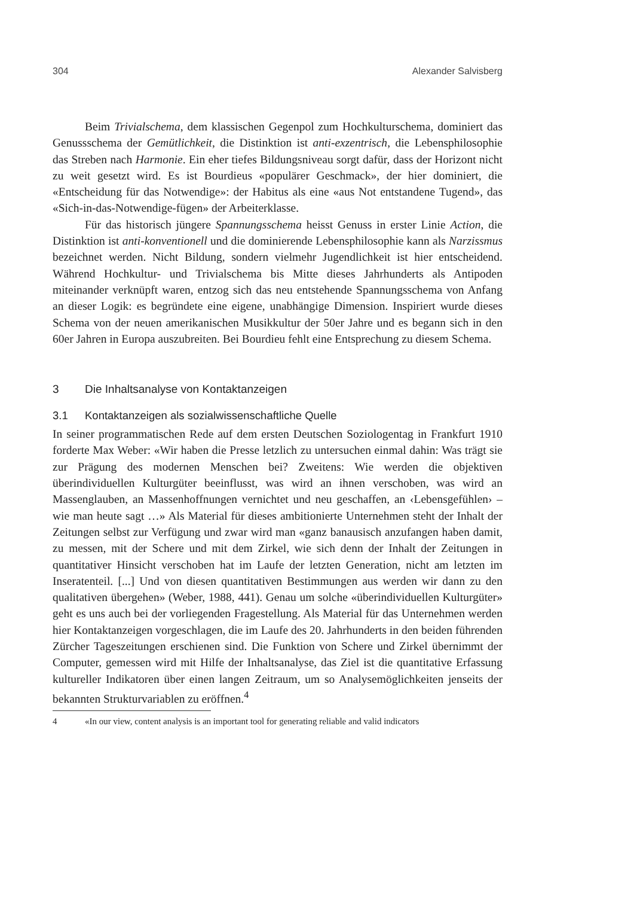304 Alexander Salvisberg
Beim Trivialschema, dem klassischen Gegenpol zum Hochkulturschema, dominiert das Genussschema der Gemütlichkeit, die Distinktion ist anti-exzentrisch, die Lebensphilosophie das Streben nach Harmonie. Ein eher tiefes Bildungsniveau sorgt dafür, dass der Horizont nicht zu weit gesetzt wird. Es ist Bourdieus «populärer Geschmack», der hier dominiert, die «Entscheidung für das Notwendige»: der Habitus als eine «aus Not entstandene Tugend», das «Sich-in-das-Notwendige-fügen» der Arbeiterklasse.
Für das historisch jüngere Spannungsschema heisst Genuss in erster Linie Action, die Distinktion ist anti-konventionell und die dominierende Lebensphilosophie kann als Narzissmus bezeichnet werden. Nicht Bildung, sondern vielmehr Jugendlichkeit ist hier entscheidend. Während Hochkultur- und Trivialschema bis Mitte dieses Jahrhunderts als Antipoden miteinander verknüpft waren, entzog sich das neu entstehende Spannungsschema von Anfang an dieser Logik: es begründete eine eigene, unabhängige Dimension. Inspiriert wurde dieses Schema von der neuen amerikanischen Musikkultur der 50er Jahre und es begann sich in den 60er Jahren in Europa auszubreiten. Bei Bourdieu fehlt eine Entsprechung zu diesem Schema.
3 Die Inhaltsanalyse von Kontaktanzeigen
3.1 Kontaktanzeigen als sozialwissenschaftliche Quelle
In seiner programmatischen Rede auf dem ersten Deutschen Soziologentag in Frankfurt 1910 forderte Max Weber: «Wir haben die Presse letzlich zu untersuchen einmal dahin: Was trägt sie zur Prägung des modernen Menschen bei? Zweitens: Wie werden die objektiven überindividuellen Kulturgüter beeinflusst, was wird an ihnen verschoben, was wird an Massenglauben, an Massenhoffnungen vernichtet und neu geschaffen, an ‹Lebensgefühlen› – wie man heute sagt …» Als Material für dieses ambitionierte Unternehmen steht der Inhalt der Zeitungen selbst zur Verfügung und zwar wird man «ganz banausisch anzufangen haben damit, zu messen, mit der Schere und mit dem Zirkel, wie sich denn der Inhalt der Zeitungen in quantitativer Hinsicht verschoben hat im Laufe der letzten Generation, nicht am letzten im Inseratenteil. [...] Und von diesen quantitativen Bestimmungen aus werden wir dann zu den qualitativen übergehen» (Weber, 1988, 441). Genau um solche «überindividuellen Kulturgüter» geht es uns auch bei der vorliegenden Fragestellung. Als Material für das Unternehmen werden hier Kontaktanzeigen vorgeschlagen, die im Laufe des 20. Jahrhunderts in den beiden führenden Zürcher Tageszeitungen erschienen sind. Die Funktion von Schere und Zirkel übernimmt der Computer, gemessen wird mit Hilfe der Inhaltsanalyse, das Ziel ist die quantitative Erfassung kultureller Indikatoren über einen langen Zeitraum, um so Analysemöglichkeiten jenseits der bekannten Strukturvariablen zu eröffnen.<sup>4</sup>
4 «In our view, content analysis is an important tool for generating reliable and valid indicators